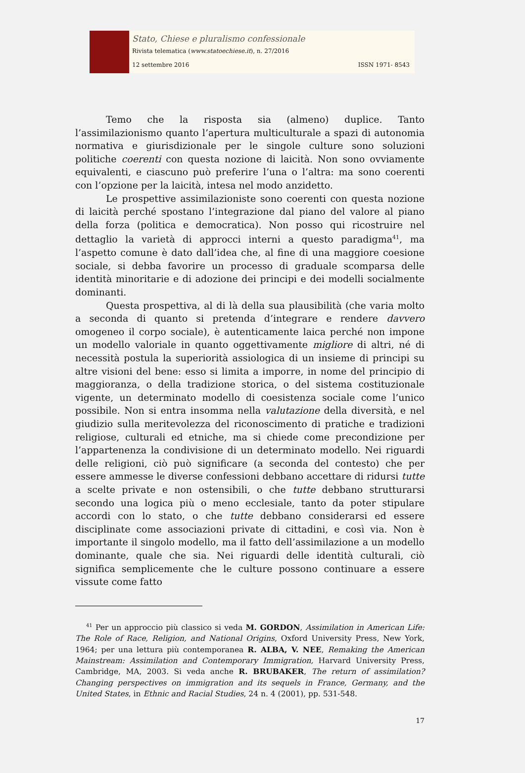Stato, Chiese e pluralismo confessionale
Rivista telematica (www.statoechiese.it), n. 27/2016
12 settembre 2016 ISSN 1971- 8543
Temo che la risposta sia (almeno) duplice. Tanto l’assimilazionismo quanto l’apertura multiculturale a spazi di autonomia normativa e giurisdizionale per le singole culture sono soluzioni politiche coerenti con questa nozione di laicità. Non sono ovviamente equivalenti, e ciascuno può preferire l’una o l’altra: ma sono coerenti con l’opzione per la laicità, intesa nel modo anzidetto.
Le prospettive assimilazioniste sono coerenti con questa nozione di laicità perché spostano l’integrazione dal piano del valore al piano della forza (politica e democratica). Non posso qui ricostruire nel dettaglio la varietà di approcci interni a questo paradigma<sup>41</sup>, ma l’aspetto comune è dato dall’idea che, al fine di una maggiore coesione sociale, si debba favorire un processo di graduale scomparsa delle identità minoritarie e di adozione dei principi e dei modelli socialmente dominanti.
Questa prospettiva, al di là della sua plausibilità (che varia molto a seconda di quanto si pretenda d’integrare e rendere davvero omogeneo il corpo sociale), è autenticamente laica perché non impone un modello valoriale in quanto oggettivamente migliore di altri, né di necessità postula la superiorità assiologica di un insieme di principi su altre visioni del bene: esso si limita a imporre, in nome del principio di maggioranza, o della tradizione storica, o del sistema costituzionale vigente, un determinato modello di coesistenza sociale come l’unico possibile. Non si entra insomma nella valutazione della diversità, e nel giudizio sulla meritevolezza del riconoscimento di pratiche e tradizioni religiose, culturali ed etniche, ma si chiede come precondizione per l’appartenenza la condivisione di un determinato modello. Nei riguardi delle religioni, ciò può significare (a seconda del contesto) che per essere ammesse le diverse confessioni debbano accettare di ridursi tutte a scelte private e non ostensibili, o che tutte debbano strutturarsi secondo una logica più o meno ecclesiale, tanto da poter stipulare accordi con lo stato, o che tutte debbano considerarsi ed essere disciplinate come associazioni private di cittadini, e così via. Non è importante il singolo modello, ma il fatto dell’assimilazione a un modello dominante, quale che sia. Nei riguardi delle identità culturali, ciò significa semplicemente che le culture possono continuare a essere vissute come fatto
<sup>41</sup> Per un approccio più classico si veda M. GORDON, Assimilation in American Life: The Role of Race, Religion, and National Origins, Oxford University Press, New York, 1964; per una lettura più contemporanea R. ALBA, V. NEE, Remaking the American Mainstream: Assimilation and Contemporary Immigration, Harvard University Press, Cambridge, MA, 2003. Si veda anche R. BRUBAKER, The return of assimilation? Changing perspectives on immigration and its sequels in France, Germany, and the United States, in Ethnic and Racial Studies, 24 n. 4 (2001), pp. 531-548.
17